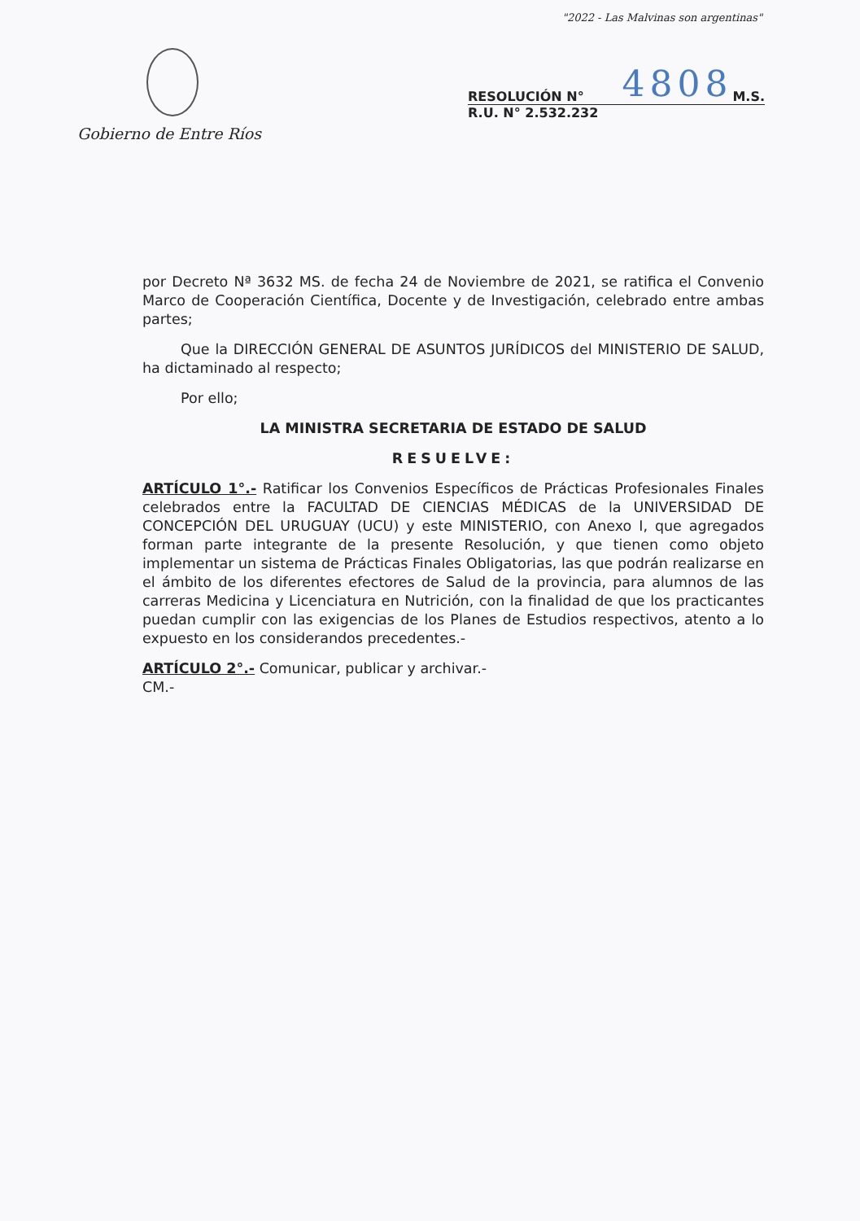"2022 - Las Malvinas son argentinas"
Gobierno de Entre Ríos
RESOLUCIÓN N° 4808 M.S.
R.U. N° 2.532.232
por Decreto Nª 3632 MS. de fecha 24 de Noviembre de 2021, se ratifica el Convenio Marco de Cooperación Científica, Docente y de Investigación, celebrado entre ambas partes;
Que la DIRECCIÓN GENERAL DE ASUNTOS JURÍDICOS del MINISTERIO DE SALUD, ha dictaminado al respecto;
Por ello;
LA MINISTRA SECRETARIA DE ESTADO DE SALUD
RESUELVE:
ARTÍCULO 1°.- Ratificar los Convenios Específicos de Prácticas Profesionales Finales celebrados entre la FACULTAD DE CIENCIAS MÉDICAS de la UNIVERSIDAD DE CONCEPCIÓN DEL URUGUAY (UCU) y este MINISTERIO, con Anexo I, que agregados forman parte integrante de la presente Resolución, y que tienen como objeto implementar un sistema de Prácticas Finales Obligatorias, las que podrán realizarse en el ámbito de los diferentes efectores de Salud de la provincia, para alumnos de las carreras Medicina y Licenciatura en Nutrición, con la finalidad de que los practicantes puedan cumplir con las exigencias de los Planes de Estudios respectivos, atento a lo expuesto en los considerandos precedentes.-
ARTÍCULO 2°.- Comunicar, publicar y archivar.-
CM.-